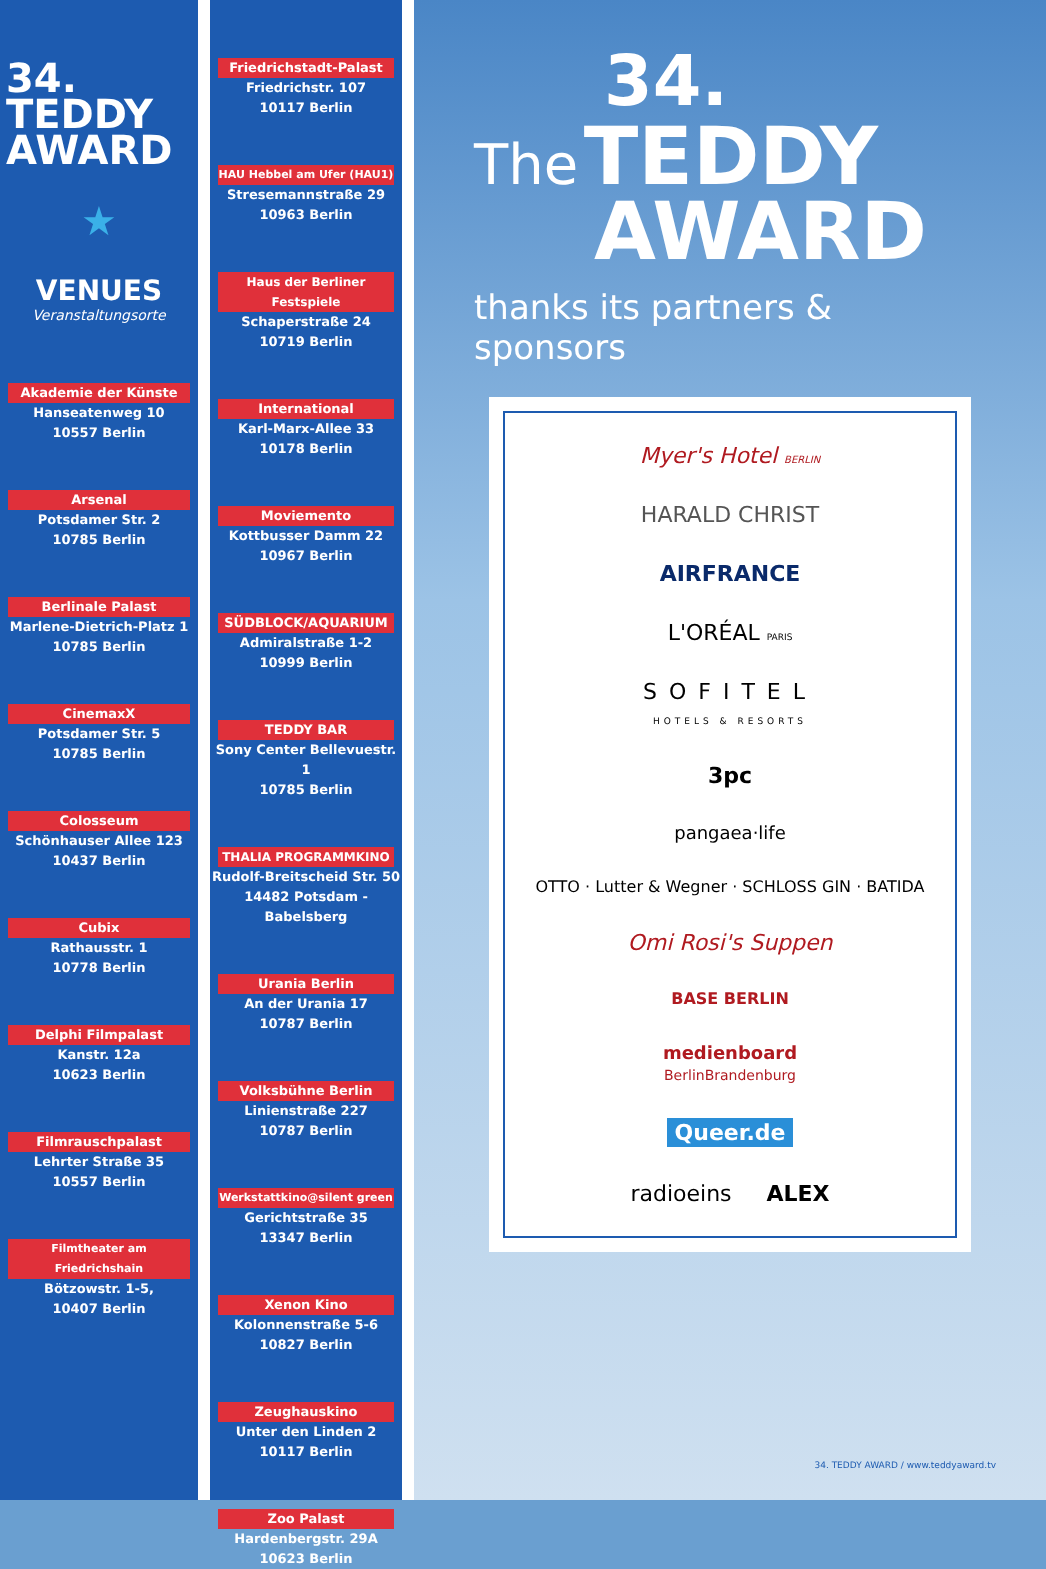34.
TEDDY
AWARD
★
VENUES
Veranstaltungsorte
Akademie der Künste
Hanseatenweg 10
10557 Berlin
Arsenal
Potsdamer Str. 2
10785 Berlin
Berlinale Palast
Marlene-Dietrich-Platz 1
10785 Berlin
CinemaxX
Potsdamer Str. 5
10785 Berlin
Colosseum
Schönhauser Allee 123
10437 Berlin
Cubix
Rathausstr. 1
10778 Berlin
Delphi Filmpalast
Kanstr. 12a
10623 Berlin
Filmrauschpalast
Lehrter Straße 35
10557 Berlin
Filmtheater am Friedrichshain
Bötzowstr. 1-5,
10407 Berlin
Friedrichstadt-Palast
Friedrichstr. 107
10117 Berlin
HAU Hebbel am Ufer (HAU1)
Stresemannstraße 29
10963 Berlin
Haus der Berliner Festspiele
Schaperstraße 24
10719 Berlin
International
Karl-Marx-Allee 33
10178 Berlin
Moviemento
Kottbusser Damm 22
10967 Berlin
SÜDBLOCK/AQUARIUM
Admiralstraße 1-2
10999 Berlin
TEDDY BAR
Sony Center Bellevuestr. 1
10785 Berlin
THALIA PROGRAMMKINO
Rudolf-Breitscheid Str. 50
14482 Potsdam - Babelsberg
Urania Berlin
An der Urania 17
10787 Berlin
Volksbühne Berlin
Linienstraße 227
10787 Berlin
Werkstattkino@silent green
Gerichtstraße 35
13347 Berlin
Xenon Kino
Kolonnenstraße 5-6
10827 Berlin
Zeughauskino
Unter den Linden 2
10117 Berlin
Zoo Palast
Hardenbergstr. 29A
10623 Berlin
34.
The TEDDY
AWARD
thanks its partners & sponsors
Myer's Hotel BERLIN
HARALD CHRIST
AIRFRANCE
L'ORÉAL PARIS
SOFITEL
HOTELS & RESORTS
3pc
pangaea·life
OTTO · Lutter & Wegner · SCHLOSS GIN · BATIDA
Omi Rosi's Suppen
BASE BERLIN
medienboard
BerlinBrandenburg
Queer.de
radioeins ALEX
34. TEDDY AWARD / www.teddyaward.tv